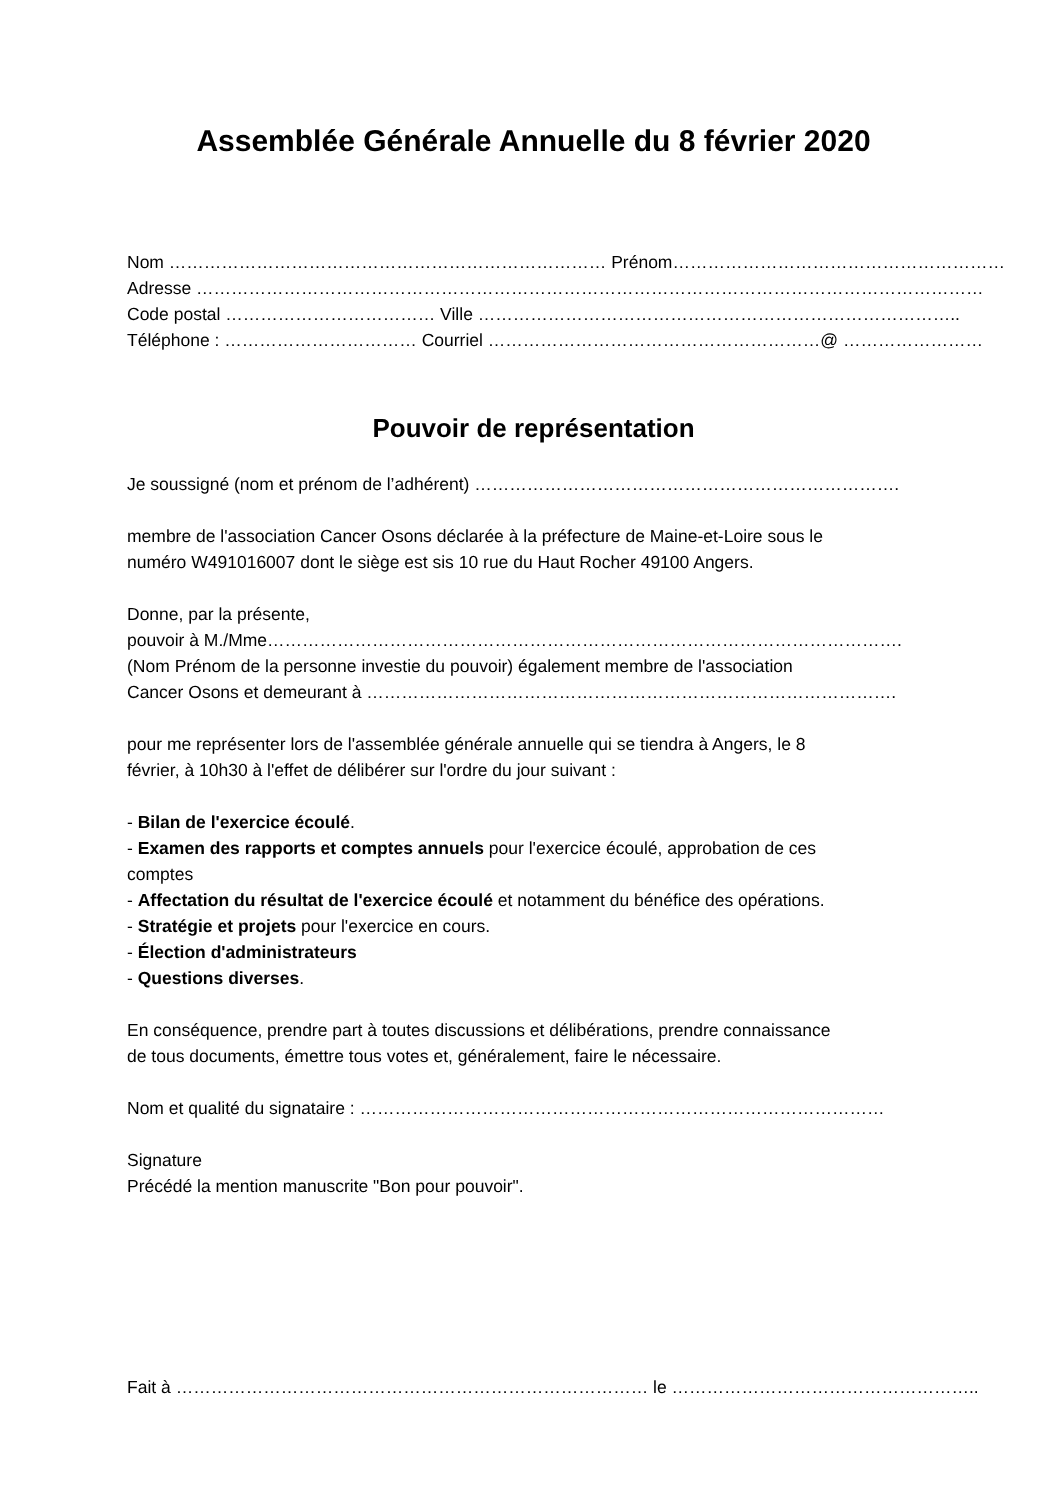Assemblée Générale Annuelle du 8 février 2020
Nom ………………………………………………………………… Prénom…………………………………………………
Adresse ………………………………………………………………………………………………………………………
Code postal ……………………………… Ville ………………………………………………………………………..
Téléphone : …………………………… Courriel …………………………………………………@ ……………………
Pouvoir de représentation
Je soussigné (nom et prénom de l’adhérent) ……………………………………………………………….
membre de l'association Cancer Osons déclarée à la préfecture de Maine-et-Loire sous le
numéro W491016007 dont le siège est sis 10 rue du Haut Rocher 49100 Angers.
Donne, par la présente,
pouvoir à M./Mme……………………………………………………………………………………………….
(Nom Prénom de la personne investie du pouvoir) également membre de l'association
Cancer Osons et demeurant à ……………………………………………………………………………….
pour me représenter lors de l'assemblée générale annuelle qui se tiendra à Angers, le 8
février, à 10h30 à l'effet de délibérer sur l'ordre du jour suivant :
- Bilan de l'exercice écoulé.
- Examen des rapports et comptes annuels pour l'exercice écoulé, approbation de ces
comptes
- Affectation du résultat de l'exercice écoulé et notamment du bénéfice des opérations.
- Stratégie et projets pour l'exercice en cours.
- Élection d'administrateurs
- Questions diverses.
En conséquence, prendre part à toutes discussions et délibérations, prendre connaissance
de tous documents, émettre tous votes et, généralement, faire le nécessaire.
Nom et qualité du signataire : ………………………………………………………………………………
Signature
Précédé la mention manuscrite "Bon pour pouvoir".
Fait à ……………………………………………………………………… le ……………………………………………..